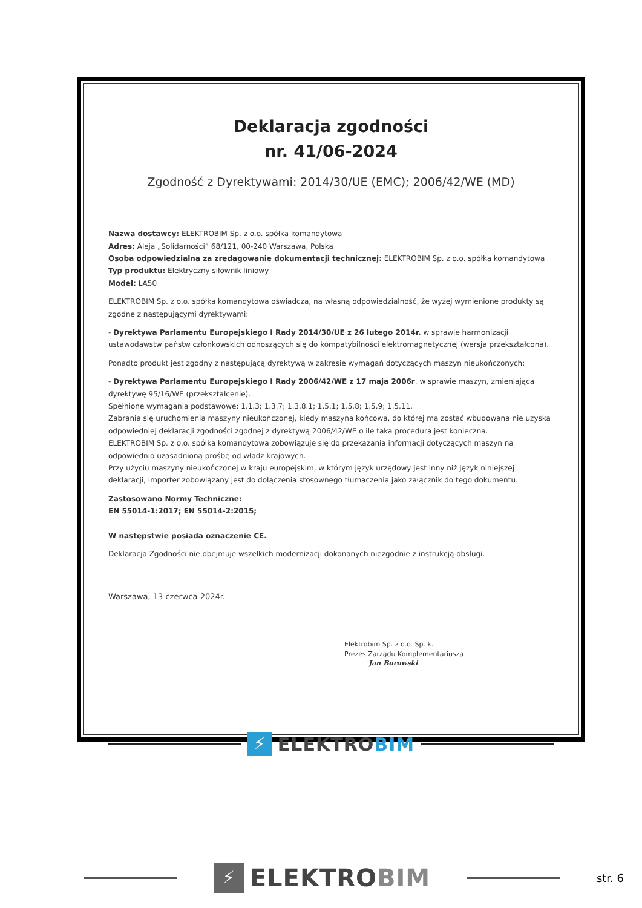Deklaracja zgodności
nr. 41/06-2024
Zgodność z Dyrektywami: 2014/30/UE (EMC); 2006/42/WE (MD)
Nazwa dostawcy: ELEKTROBIM Sp. z o.o. spółka komandytowa
Adres: Aleja „Solidarności” 68/121, 00-240 Warszawa, Polska
Osoba odpowiedzialna za zredagowanie dokumentacji technicznej: ELEKTROBIM Sp. z o.o. spółka komandytowa
Typ produktu: Elektryczny siłownik liniowy
Model: LA50
ELEKTROBIM Sp. z o.o. spółka komandytowa oświadcza, na własną odpowiedzialność, że wyżej wymienione produkty są zgodne z następującymi dyrektywami:
- Dyrektywa Parlamentu Europejskiego I Rady 2014/30/UE z 26 lutego 2014r. w sprawie harmonizacji ustawodawstw państw członkowskich odnoszących się do kompatybilności elektromagnetycznej (wersja przekształcona).
Ponadto produkt jest zgodny z następującą dyrektywą w zakresie wymagań dotyczących maszyn nieukończonych:
- Dyrektywa Parlamentu Europejskiego I Rady 2006/42/WE z 17 maja 2006r. w sprawie maszyn, zmieniająca dyrektywę 95/16/WE (przekształcenie).
Spełnione wymagania podstawowe: 1.1.3; 1.3.7; 1.3.8.1; 1.5.1; 1.5.8; 1.5.9; 1.5.11.
Zabrania się uruchomienia maszyny nieukończonej, kiedy maszyna końcowa, do której ma zostać wbudowana nie uzyska odpowiedniej deklaracji zgodności zgodnej z dyrektywą 2006/42/WE o ile taka procedura jest konieczna.
ELEKTROBIM Sp. z o.o. spółka komandytowa zobowiązuje się do przekazania informacji dotyczących maszyn na odpowiednio uzasadnioną prośbę od władz krajowych.
Przy użyciu maszyny nieukończonej w kraju europejskim, w którym język urzędowy jest inny niż język niniejszej deklaracji, importer zobowiązany jest do dołączenia stosownego tłumaczenia jako załącznik do tego dokumentu.
Zastosowano Normy Techniczne:
EN 55014-1:2017; EN 55014-2:2015;
W następstwie posiada oznaczenie CE.
Deklaracja Zgodności nie obejmuje wszelkich modernizacji dokonanych niezgodnie z instrukcją obsługi.
Warszawa, 13 czerwca 2024r.
Elektrobim Sp. z o.o. Sp. k.
Prezes Zarządu Komplementariusza
Jan Borowski
⚡
ELEKTROBIM
⚡
ELEKTROBIM
str. 6